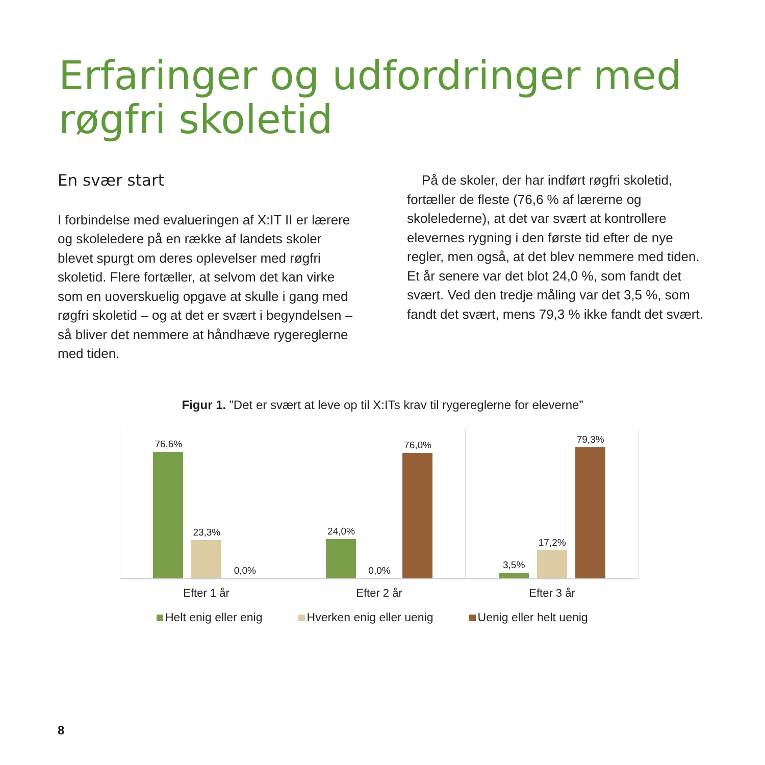Erfaringer og udfordringer med røgfri skoletid
En svær start
I forbindelse med evalueringen af X:IT II er lærere og skoleledere på en række af landets skoler blevet spurgt om deres oplevelser med røgfri skoletid. Flere fortæller, at selvom det kan virke som en uoverskuelig opgave at skulle i gang med røgfri skoletid – og at det er svært i begyndelsen – så bliver det nemmere at håndhæve rygereglerne med tiden.
På de skoler, der har indført røgfri skoletid, fortæller de fleste (76,6 % af lærerne og skolelederne), at det var svært at kontrollere elevernes rygning i den første tid efter de nye regler, men også, at det blev nemmere med tiden. Et år senere var det blot 24,0 %, som fandt det svært. Ved den tredje måling var det 3,5 %, som fandt det svært, mens 79,3 % ikke fandt det svært.
Figur 1. ”Det er svært at leve op til X:ITs krav til rygereglerne for eleverne”
76,6%
23,3%
0,0%
24,0%
0,0%
76,0%
3,5%
17,2%
79,3%
Efter 1 år Efter 2 år Efter 3 år
Helt enig eller enig Hverken enig eller uenig Uenig eller helt uenig
8